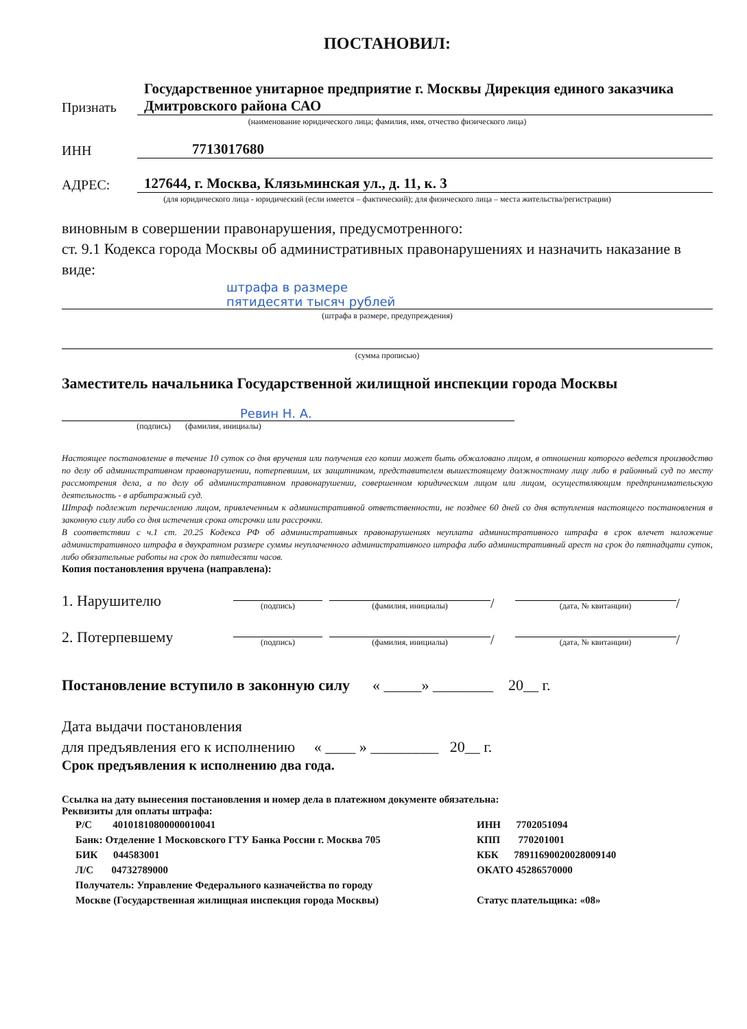ПОСТАНОВИЛ:
Признать
Государственное унитарное предприятие г. Москвы Дирекция единого заказчика Дмитровского района САО
(наименование юридического лица; фамилия, имя, отчество физического лица)
ИНН
7713017680
АДРЕС:
127644, г. Москва, Клязьминская ул., д. 11, к. 3
(для юридического лица - юридический (если имеется – фактический); для физического лица – места жительства/регистрации)
виновным в совершении правонарушения, предусмотренного:
ст. 9.1 Кодекса города Москвы об административных правонарушениях и назначить наказание в виде:
штрафа в размере
пятидесяти тысяч рублей
(штрафа в размере, предупреждения)
(сумма прописью)
Заместитель начальника Государственной жилищной инспекции города Москвы
Ревин Н. А.
(подпись) (фамилия, инициалы)
Настоящее постановление в течение 10 суток со дня вручения или получения его копии может быть обжаловано лицом, в отношении которого ведется производство по делу об административном правонарушении, потерпевшим, их защитником, представителем вышестоящему должностному лицу либо в районный суд по месту рассмотрения дела, а по делу об административном правонарушении, совершенном юридическим лицом или лицом, осуществляющим предпринимательскую деятельность - в арбитражный суд.
Штраф подлежит перечислению лицом, привлеченным к административной ответственности, не позднее 60 дней со дня вступления настоящего постановления в законную силу либо со дня истечения срока отсрочки или рассрочки.
В соответствии с ч.1 ст. 20.25 Кодекса РФ об административных правонарушениях неуплата административного штрафа в срок влечет наложение административного штрафа в двукратном размере суммы неуплаченного административного штрафа либо административный арест на срок до пятнадцати суток, либо обязательные работы на срок до пятидесяти часов.
Копия постановления вручена (направлена):
1. Нарушителю
(подпись)
(фамилия, инициалы)
/
(дата, № квитанции)
/
2. Потерпевшему
(подпись)
(фамилия, инициалы)
/
(дата, № квитанции)
/
Постановление вступило в законную силу « _____» ________ 20__ г.
Дата выдачи постановления
для предъявления его к исполнению « ____ » _________ 20__ г.
Срок предъявления к исполнению два года.
Ссылка на дату вынесения постановления и номер дела в платежном документе обязательна:
Реквизиты для оплаты штрафа:
Р/С 40101810800000010041
Банк: Отделение 1 Московского ГТУ Банка России г. Москва 705
БИК 044583001
Л/С 04732789000
Получатель: Управление Федерального казначейства по городу
Москве (Государственная жилищная инспекция города Москвы)
ИНН 7702051094
КПП 770201001
КБК 78911690020028009140
ОКАТО 45286570000
Статус плательщика: «08»